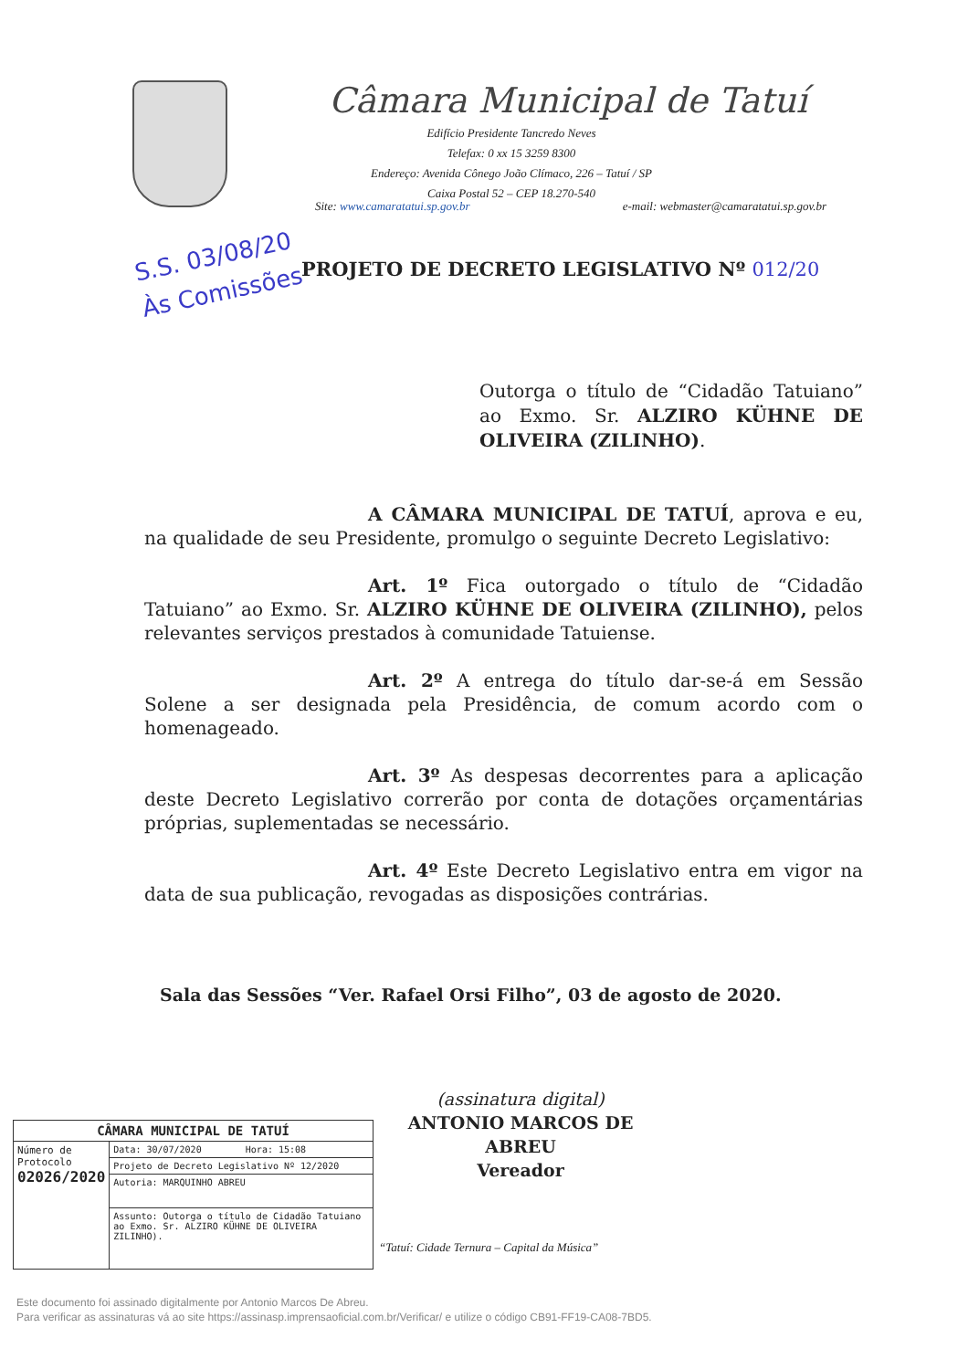Câmara Municipal de Tatuí
Edifício Presidente Tancredo Neves
Telefax: 0 xx 15 3259 8300
Endereço: Avenida Cônego João Clímaco, 226 – Tatuí / SP
Caixa Postal 52 – CEP 18.270-540
Site: www.camaratatui.sp.gov.br e-mail: webmaster@camaratatui.sp.gov.br
S.S. 03/08/20
Às Comissões
PROJETO DE DECRETO LEGISLATIVO Nº 012/20
Outorga o título de “Cidadão Tatuiano” ao Exmo. Sr. ALZIRO KÜHNE DE OLIVEIRA (ZILINHO).
A CÂMARA MUNICIPAL DE TATUÍ, aprova e eu, na qualidade de seu Presidente, promulgo o seguinte Decreto Legislativo:
Art. 1º Fica outorgado o título de “Cidadão Tatuiano” ao Exmo. Sr. ALZIRO KÜHNE DE OLIVEIRA (ZILINHO), pelos relevantes serviços prestados à comunidade Tatuiense.
Art. 2º A entrega do título dar-se-á em Sessão Solene a ser designada pela Presidência, de comum acordo com o homenageado.
Art. 3º As despesas decorrentes para a aplicação deste Decreto Legislativo correrão por conta de dotações orçamentárias próprias, suplementadas se necessário.
Art. 4º Este Decreto Legislativo entra em vigor na data de sua publicação, revogadas as disposições contrárias.
Sala das Sessões “Ver. Rafael Orsi Filho”, 03 de agosto de 2020.
(assinatura digital)
ANTONIO MARCOS DE ABREU
Vereador
| CÂMARA MUNICIPAL DE TATUÍ | |
| --- | --- |
| Número de Protocolo 02026/2020 | Data: 30/07/2020 Hora: 15:08 |
| | Projeto de Decreto Legislativo Nº 12/2020 |
| | Autoria: MARQUINHO ABREU |
| | Assunto: Outorga o título de Cidadão Tatuiano ao Exmo. Sr. ALZIRO KÜHNE DE OLIVEIRA ZILINHO). |
“Tatuí: Cidade Ternura – Capital da Música”
Este documento foi assinado digitalmente por Antonio Marcos De Abreu.
Para verificar as assinaturas vá ao site https://assinasp.imprensaoficial.com.br/Verificar/ e utilize o código CB91-FF19-CA08-7BD5.